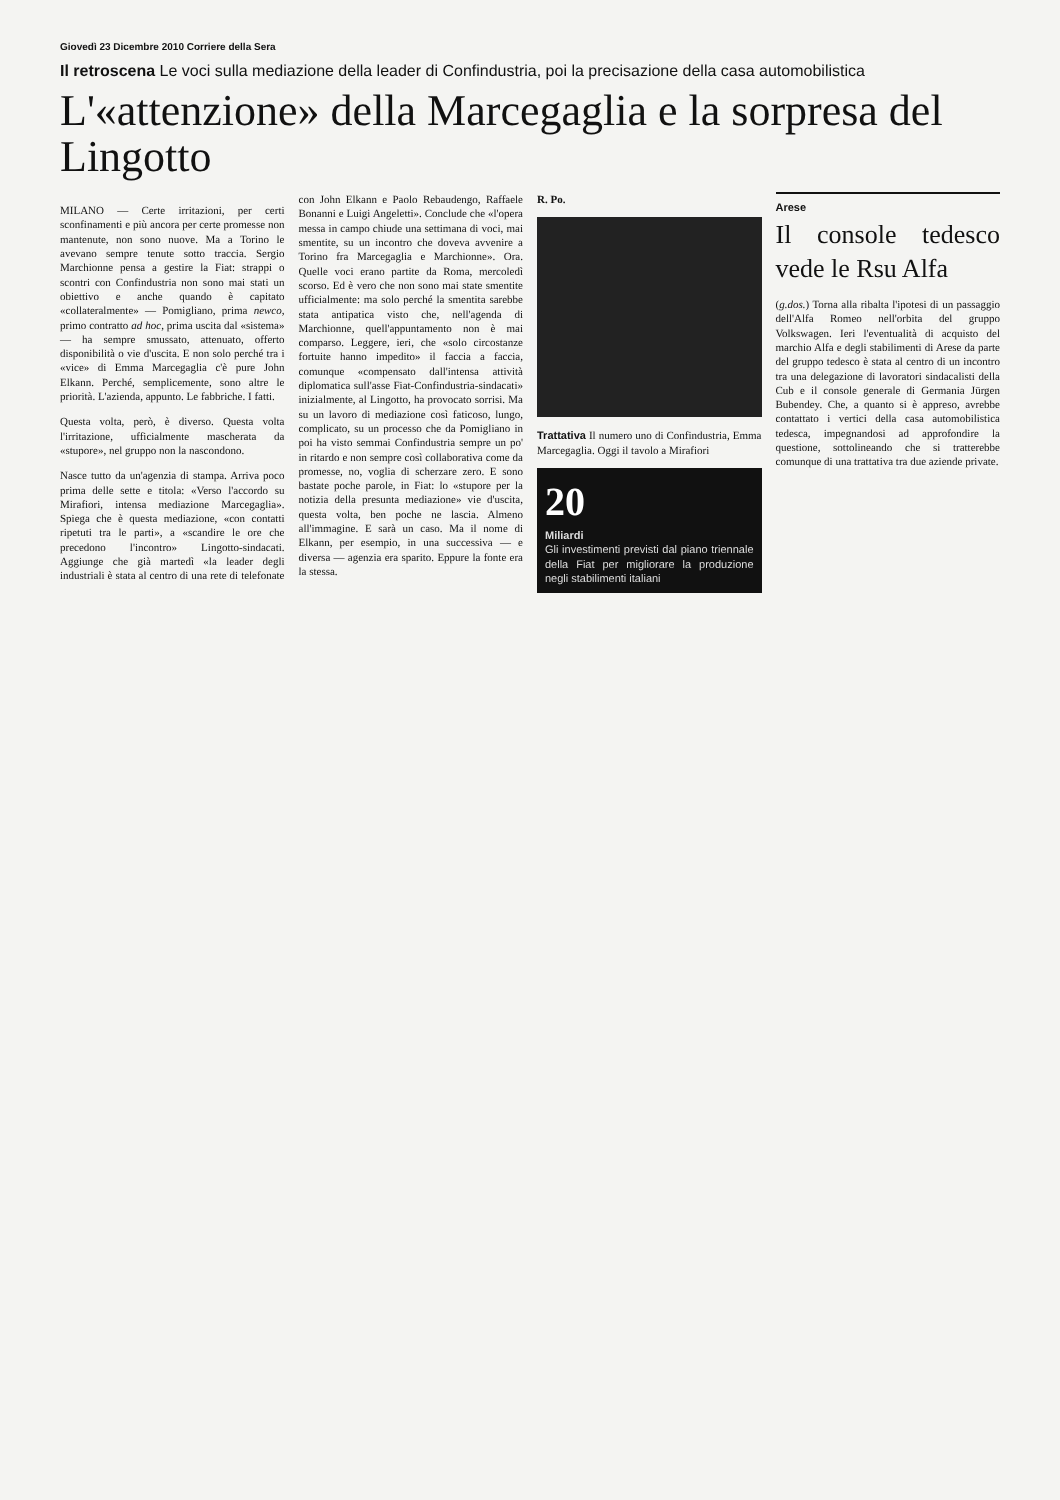Giovedì 23 Dicembre 2010 Corriere della Sera
Il retroscena Le voci sulla mediazione della leader di Confindustria, poi la precisazione della casa automobilistica
L'«attenzione» della Marcegaglia e la sorpresa del Lingotto
MILANO — Certe irritazioni, per certi sconfinamenti e più ancora per certe promesse non mantenute, non sono nuove. Ma a Torino le avevano sempre tenute sotto traccia. Sergio Marchionne pensa a gestire la Fiat: strappi o scontri con Confindustria non sono mai stati un obiettivo e anche quando è capitato «collateralmente» — Pomigliano, prima newco, primo contratto ad hoc, prima uscita dal «sistema» — ha sempre smussato, attenuato, offerto disponibilità o vie d'uscita. E non solo perché tra i «vice» di Emma Marcegaglia c'è pure John Elkann. Perché, semplicemente, sono altre le priorità. L'azienda, appunto. Le fabbriche. I fatti.
Questa volta, però, è diverso. Questa volta l'irritazione, ufficialmente mascherata da «stupore», nel gruppo non la nascondono.
Nasce tutto da un'agenzia di stampa. Arriva poco prima delle sette e titola: «Verso l'accordo su Mirafiori, intensa mediazione Marcegaglia». Spiega che è questa mediazione, «con contatti ripetuti tra le parti», a «scandire le ore che precedono l'incontro» Lingotto-sindacati. Aggiunge che già martedì «la leader degli industriali è stata al centro di una rete di telefonate con John Elkann e Paolo Rebaudengo, Raffaele Bonanni e Luigi Angeletti». Conclude che «l'opera messa in campo chiude una settimana di voci, mai smentite, su un incontro che doveva avvenire a Torino fra Marcegaglia e Marchionne». Ora. Quelle voci erano partite da Roma, mercoledì scorso. Ed è vero che non sono mai state smentite ufficialmente: ma solo perché la smentita sarebbe stata antipatica visto che, nell'agenda di Marchionne, quell'appuntamento non è mai comparso. Leggere, ieri, che «solo circostanze fortuite hanno impedito» il faccia a faccia, comunque «compensato dall'intensa attività diplomatica sull'asse Fiat-Confindustria-sindacati» inizialmente, al Lingotto, ha provocato sorrisi. Ma su un lavoro di mediazione così faticoso, lungo, complicato, su un processo che da Pomigliano in poi ha visto semmai Confindustria sempre un po' in ritardo e non sempre così collaborativa come da promesse, no, voglia di scherzare zero. E sono bastate poche parole, in Fiat: lo «stupore per la notizia della presunta mediazione» vie d'uscita, questa volta, ben poche ne lascia. Almeno all'immagine. E sarà un caso. Ma il nome di Elkann, per esempio, in una successiva — e diversa — agenzia era sparito. Eppure la fonte era la stessa.
R. Po.
Trattativa Il numero uno di Confindustria, Emma Marcegaglia. Oggi il tavolo a Mirafiori
20
Miliardi
Gli investimenti previsti dal piano triennale della Fiat per migliorare la produzione negli stabilimenti italiani
Arese
Il console tedesco vede le Rsu Alfa
(g.dos.) Torna alla ribalta l'ipotesi di un passaggio dell'Alfa Romeo nell'orbita del gruppo Volkswagen. Ieri l'eventualità di acquisto del marchio Alfa e degli stabilimenti di Arese da parte del gruppo tedesco è stata al centro di un incontro tra una delegazione di lavoratori sindacalisti della Cub e il console generale di Germania Jürgen Bubendey. Che, a quanto si è appreso, avrebbe contattato i vertici della casa automobilistica tedesca, impegnandosi ad approfondire la questione, sottolineando che si tratterebbe comunque di una trattativa tra due aziende private.